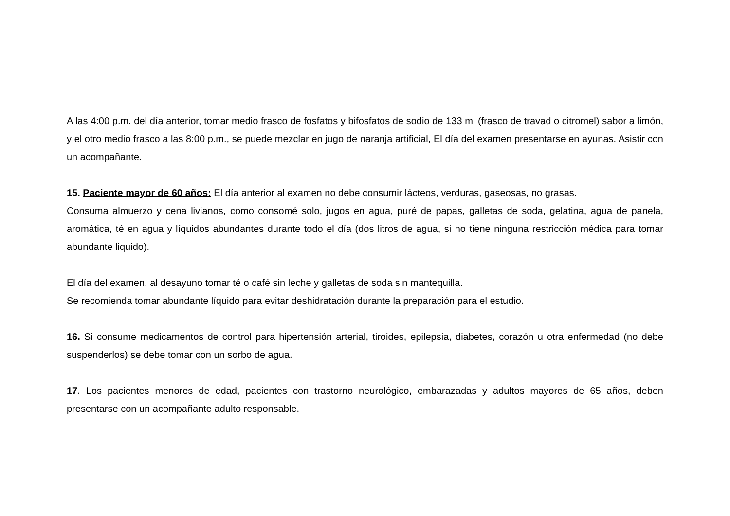A las 4:00 p.m. del día anterior, tomar medio frasco de fosfatos y bifosfatos de sodio de 133 ml (frasco de travad o citromel) sabor a limón, y el otro medio frasco a las 8:00 p.m., se puede mezclar en jugo de naranja artificial, El día del examen presentarse en ayunas. Asistir con un acompañante.
15. Paciente mayor de 60 años: El día anterior al examen no debe consumir lácteos, verduras, gaseosas, no grasas.
Consuma almuerzo y cena livianos, como consomé solo, jugos en agua, puré de papas, galletas de soda, gelatina, agua de panela, aromática, té en agua y líquidos abundantes durante todo el día (dos litros de agua, si no tiene ninguna restricción médica para tomar abundante liquido).
El día del examen, al desayuno tomar té o café sin leche y galletas de soda sin mantequilla.
Se recomienda tomar abundante líquido para evitar deshidratación durante la preparación para el estudio.
16. Si consume medicamentos de control para hipertensión arterial, tiroides, epilepsia, diabetes, corazón u otra enfermedad (no debe suspenderlos) se debe tomar con un sorbo de agua.
17. Los pacientes menores de edad, pacientes con trastorno neurológico, embarazadas y adultos mayores de 65 años, deben presentarse con un acompañante adulto responsable.